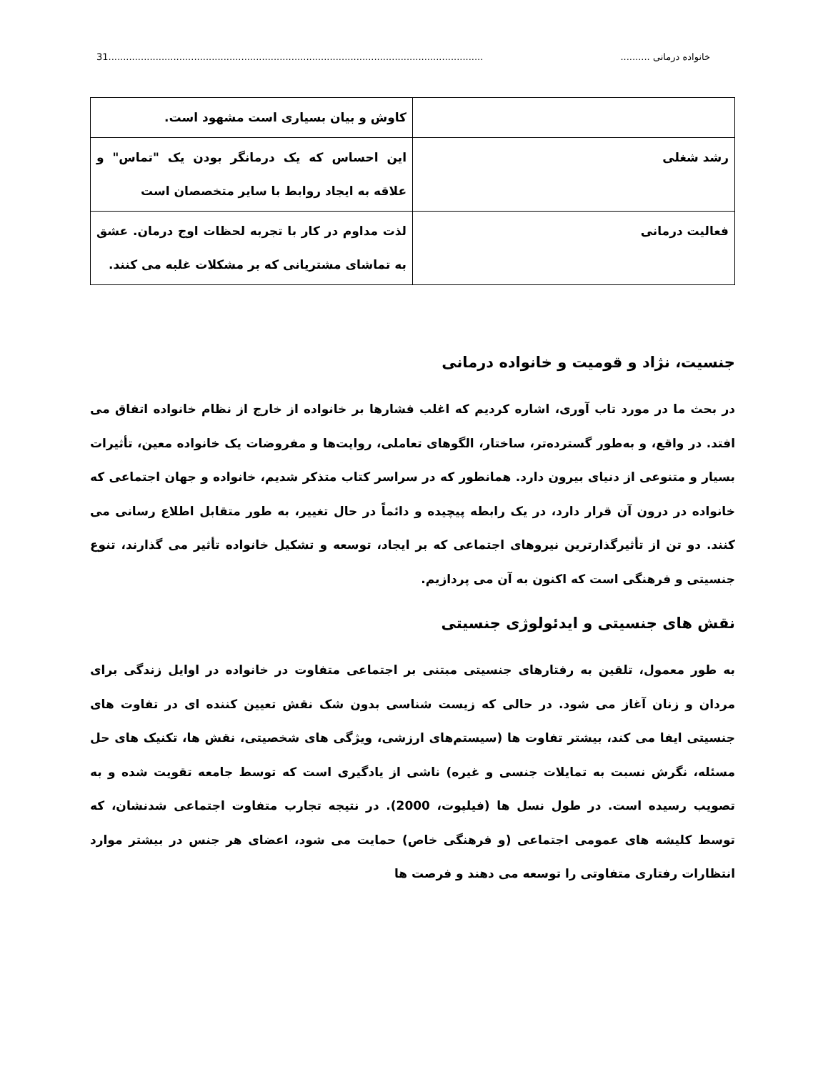خانواده درمانی .......... 31...............................................................................................................................
| | کاوش و بیان بسیاری است مشهود است. |
| رشد شغلی | این احساس که یک درمانگر بودن یک "تماس" و علاقه به ایجاد روابط با سایر متخصصان است |
| فعالیت درمانی | لذت مداوم در کار با تجربه لحظات اوج درمان. عشق به تماشای مشتریانی که بر مشکلات غلبه می کنند. |
جنسیت، نژاد و قومیت و خانواده درمانی
در بحث ما در مورد تاب آوری، اشاره کردیم که اغلب فشارها بر خانواده از خارج از نظام خانواده اتفاق می افتد. در واقع، و به‌طور گسترده‌تر، ساختار، الگوهای تعاملی، روایت‌ها و مفروضات یک خانواده معین، تأثیرات بسیار و متنوعی از دنیای بیرون دارد. همانطور که در سراسر کتاب متذکر شدیم، خانواده و جهان اجتماعی که خانواده در درون آن قرار دارد، در یک رابطه پیچیده و دائماً در حال تغییر، به طور متقابل اطلاع رسانی می کنند. دو تن از تأثیرگذارترین نیروهای اجتماعی که بر ایجاد، توسعه و تشکیل خانواده تأثیر می گذارند، تنوع جنسیتی و فرهنگی است که اکنون به آن می پردازیم.
نقش های جنسیتی و ایدئولوژی جنسیتی
به طور معمول، تلقین به رفتارهای جنسیتی مبتنی بر اجتماعی متفاوت در خانواده در اوایل زندگی برای مردان و زنان آغاز می شود. در حالی که زیست شناسی بدون شک نقش تعیین کننده ای در تفاوت های جنسیتی ایفا می کند، بیشتر تفاوت ها (سیستم‌های ارزشی، ویژگی های شخصیتی، نقش ها، تکنیک های حل مسئله، نگرش نسبت به تمایلات جنسی و غیره) ناشی از یادگیری است که توسط جامعه تقویت شده و به تصویب رسیده است. در طول نسل ها (فیلپوت، 2000). در نتیجه تجارب متفاوت اجتماعی شدنشان، که توسط کلیشه های عمومی اجتماعی (و فرهنگی خاص) حمایت می شود، اعضای هر جنس در بیشتر موارد انتظارات رفتاری متفاوتی را توسعه می دهند و فرصت ها